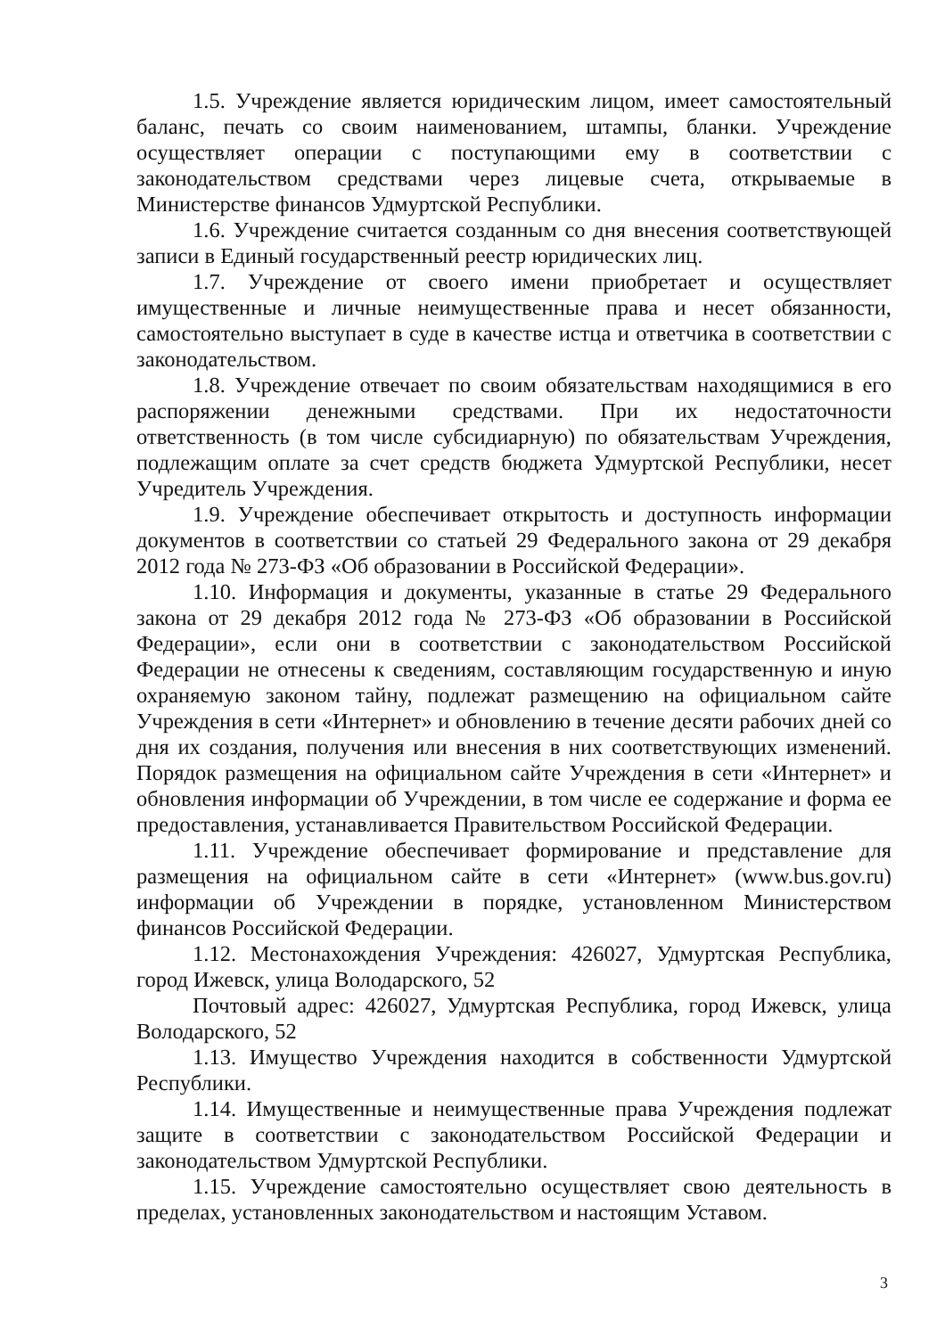1.5. Учреждение является юридическим лицом, имеет самостоятельный баланс, печать со своим наименованием, штампы, бланки. Учреждение осуществляет операции с поступающими ему в соответствии с законодательством средствами через лицевые счета, открываемые в Министерстве финансов Удмуртской Республики.
1.6. Учреждение считается созданным со дня внесения соответствующей записи в Единый государственный реестр юридических лиц.
1.7. Учреждение от своего имени приобретает и осуществляет имущественные и личные неимущественные права и несет обязанности, самостоятельно выступает в суде в качестве истца и ответчика в соответствии с законодательством.
1.8. Учреждение отвечает по своим обязательствам находящимися в его распоряжении денежными средствами. При их недостаточности ответственность (в том числе субсидиарную) по обязательствам Учреждения, подлежащим оплате за счет средств бюджета Удмуртской Республики, несет Учредитель Учреждения.
1.9. Учреждение обеспечивает открытость и доступность информации документов в соответствии со статьей 29 Федерального закона от 29 декабря 2012 года № 273-ФЗ «Об образовании в Российской Федерации».
1.10. Информация и документы, указанные в статье 29 Федерального закона от 29 декабря 2012 года № 273-ФЗ «Об образовании в Российской Федерации», если они в соответствии с законодательством Российской Федерации не отнесены к сведениям, составляющим государственную и иную охраняемую законом тайну, подлежат размещению на официальном сайте Учреждения в сети «Интернет» и обновлению в течение десяти рабочих дней со дня их создания, получения или внесения в них соответствующих изменений. Порядок размещения на официальном сайте Учреждения в сети «Интернет» и обновления информации об Учреждении, в том числе ее содержание и форма ее предоставления, устанавливается Правительством Российской Федерации.
1.11. Учреждение обеспечивает формирование и представление для размещения на официальном сайте в сети «Интернет» (www.bus.gov.ru) информации об Учреждении в порядке, установленном Министерством финансов Российской Федерации.
1.12. Местонахождения Учреждения: 426027, Удмуртская Республика, город Ижевск, улица Володарского, 52
Почтовый адрес: 426027, Удмуртская Республика, город Ижевск, улица Володарского, 52
1.13. Имущество Учреждения находится в собственности Удмуртской Республики.
1.14. Имущественные и неимущественные права Учреждения подлежат защите в соответствии с законодательством Российской Федерации и законодательством Удмуртской Республики.
1.15. Учреждение самостоятельно осуществляет свою деятельность в пределах, установленных законодательством и настоящим Уставом.
3